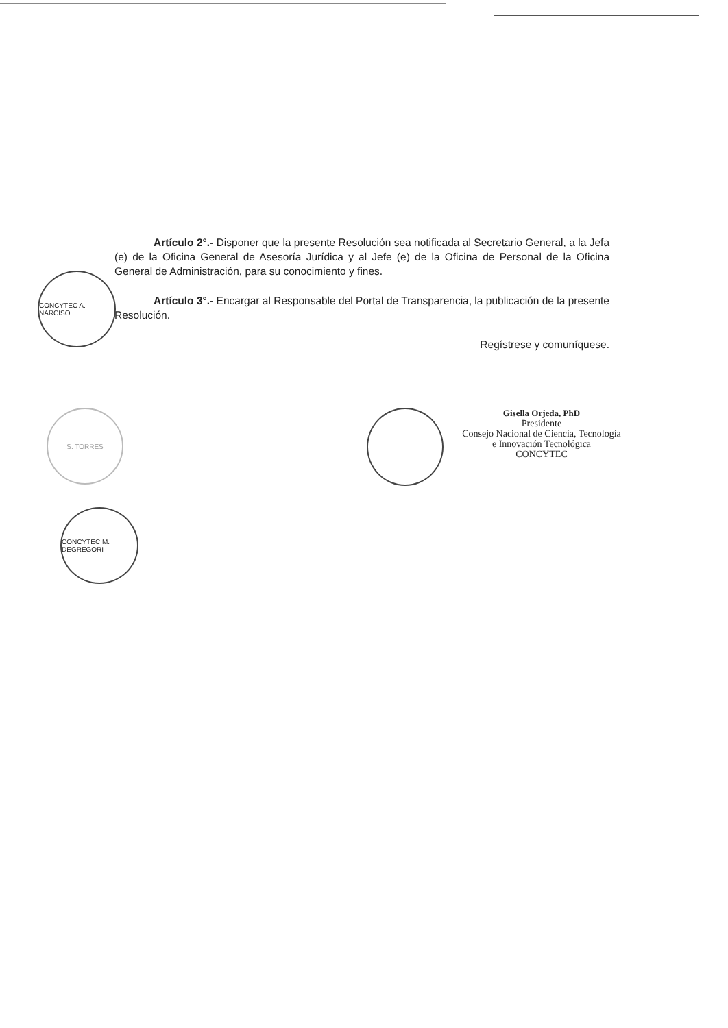Artículo 2°.- Disponer que la presente Resolución sea notificada al Secretario General, a la Jefa (e) de la Oficina General de Asesoría Jurídica y al Jefe (e) de la Oficina de Personal de la Oficina General de Administración, para su conocimiento y fines.
Artículo 3°.- Encargar al Responsable del Portal de Transparencia, la publicación de la presente Resolución.
Regístrese y comuníquese.
CONCYTEC A. NARCISO
Gisella Orjeda, PhD
Presidente
Consejo Nacional de Ciencia, Tecnología
e Innovación Tecnológica
CONCYTEC
S. TORRES
CONCYTEC M. DEGREGORI